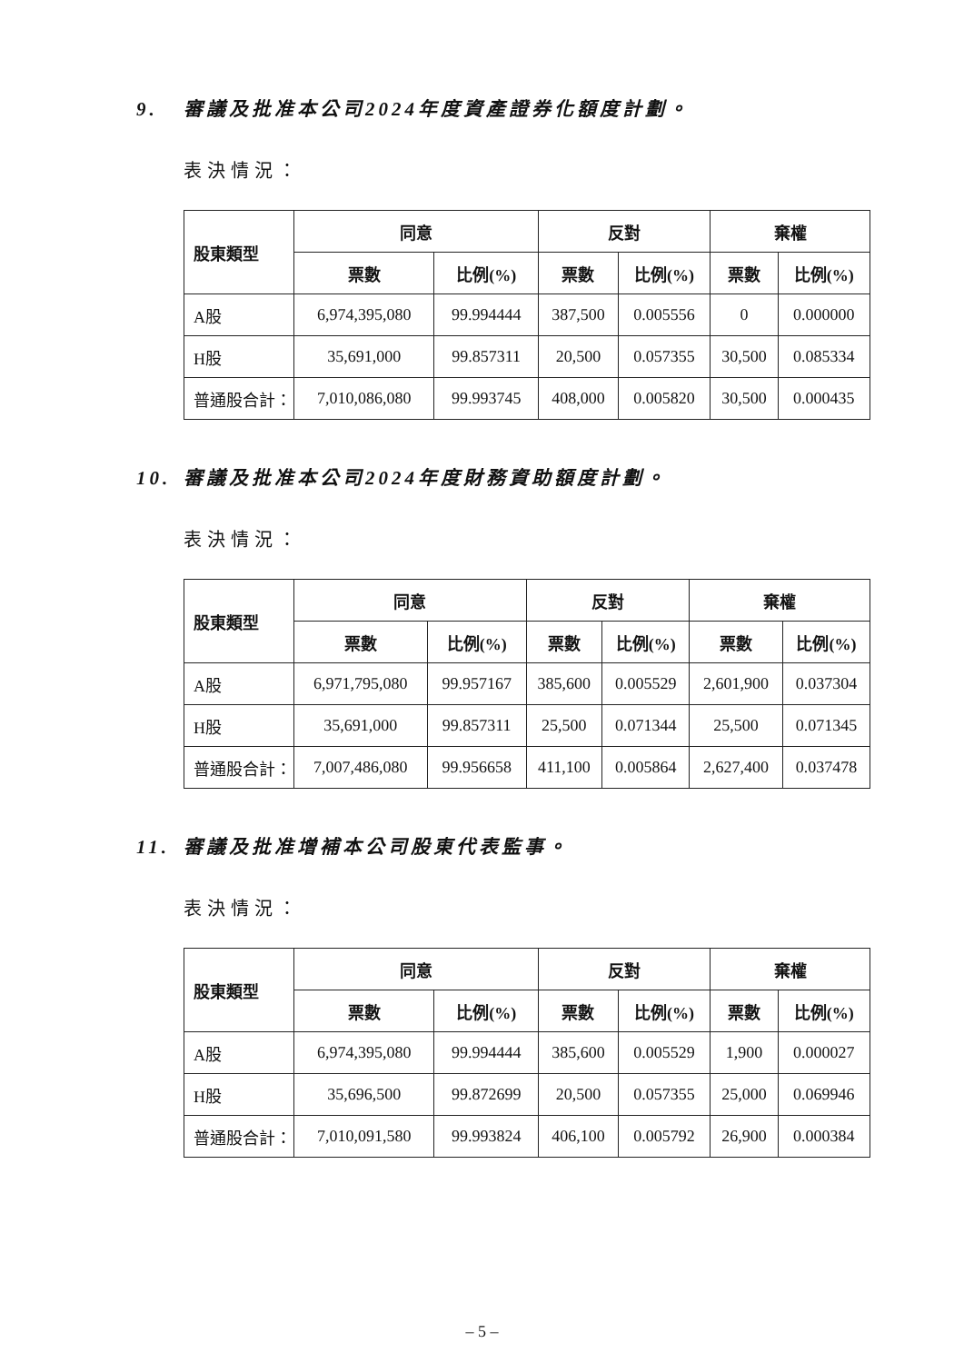9. 審議及批准本公司2024年度資產證券化額度計劃。
表決情況：
| 股東類型 | 同意 | | 反對 | | 棄權 | |
| --- | --- | --- | --- | --- | --- | --- |
| | 票數 | 比例(%) | 票數 | 比例(%) | 票數 | 比例(%) |
| A股 | 6,974,395,080 | 99.994444 | 387,500 | 0.005556 | 0 | 0.000000 |
| H股 | 35,691,000 | 99.857311 | 20,500 | 0.057355 | 30,500 | 0.085334 |
| 普通股合計： | 7,010,086,080 | 99.993745 | 408,000 | 0.005820 | 30,500 | 0.000435 |
10. 審議及批准本公司2024年度財務資助額度計劃。
表決情況：
| 股東類型 | 同意 | | 反對 | | 棄權 | |
| --- | --- | --- | --- | --- | --- | --- |
| | 票數 | 比例(%) | 票數 | 比例(%) | 票數 | 比例(%) |
| A股 | 6,971,795,080 | 99.957167 | 385,600 | 0.005529 | 2,601,900 | 0.037304 |
| H股 | 35,691,000 | 99.857311 | 25,500 | 0.071344 | 25,500 | 0.071345 |
| 普通股合計： | 7,007,486,080 | 99.956658 | 411,100 | 0.005864 | 2,627,400 | 0.037478 |
11. 審議及批准增補本公司股東代表監事。
表決情況：
| 股東類型 | 同意 | | 反對 | | 棄權 | |
| --- | --- | --- | --- | --- | --- | --- |
| | 票數 | 比例(%) | 票數 | 比例(%) | 票數 | 比例(%) |
| A股 | 6,974,395,080 | 99.994444 | 385,600 | 0.005529 | 1,900 | 0.000027 |
| H股 | 35,696,500 | 99.872699 | 20,500 | 0.057355 | 25,000 | 0.069946 |
| 普通股合計： | 7,010,091,580 | 99.993824 | 406,100 | 0.005792 | 26,900 | 0.000384 |
– 5 –